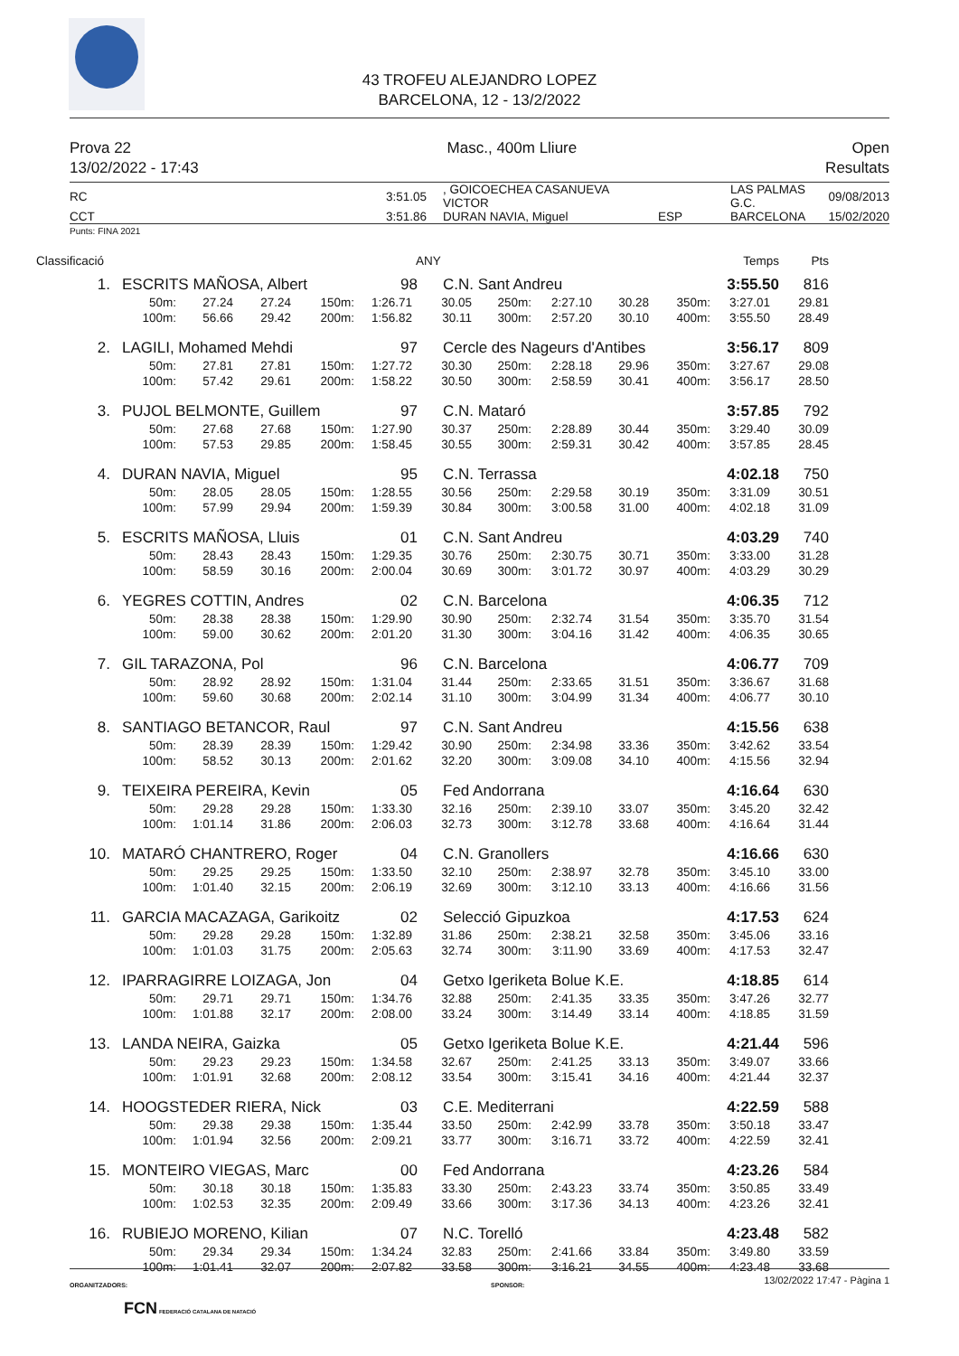43 TROFEU ALEJANDRO LOPEZ
BARCELONA, 12 - 13/2/2022
Prova 22
13/02/2022 - 17:43
Masc., 400m Lliure Open
Resultats
| RC | 3:51.05 | , GOICOECHEA CASANUEVA VICTOR | | LAS PALMAS G.C. | 09/08/2013 |
| CCT | 3:51.86 | DURAN NAVIA, Miguel | ESP | BARCELONA | 15/02/2020 |
Punts: FINA 2021
Classificació ANY Temps Pts
| 1. | ESCRITS MAÑOSA, Albert | 98 | C.N. Sant Andreu | 3:55.50 | 816 |
| | 50m: | 27.24 | 27.24 | 150m: | 1:26.71 | 30.05 | 250m: | 2:27.10 | 30.28 | 350m: | 3:27.01 | 29.81 |
| | 100m: | 56.66 | 29.42 | 200m: | 1:56.82 | 30.11 | 300m: | 2:57.20 | 30.10 | 400m: | 3:55.50 | 28.49 |
| 2. | LAGILI, Mohamed Mehdi | 97 | Cercle des Nageurs d'Antibes | 3:56.17 | 809 |
| | 50m: | 27.81 | 27.81 | 150m: | 1:27.72 | 30.30 | 250m: | 2:28.18 | 29.96 | 350m: | 3:27.67 | 29.08 |
| | 100m: | 57.42 | 29.61 | 200m: | 1:58.22 | 30.50 | 300m: | 2:58.59 | 30.41 | 400m: | 3:56.17 | 28.50 |
| 3. | PUJOL BELMONTE, Guillem | 97 | C.N. Mataró | 3:57.85 | 792 |
| | 50m: | 27.68 | 27.68 | 150m: | 1:27.90 | 30.37 | 250m: | 2:28.89 | 30.44 | 350m: | 3:29.40 | 30.09 |
| | 100m: | 57.53 | 29.85 | 200m: | 1:58.45 | 30.55 | 300m: | 2:59.31 | 30.42 | 400m: | 3:57.85 | 28.45 |
| 4. | DURAN NAVIA, Miguel | 95 | C.N. Terrassa | 4:02.18 | 750 |
| | 50m: | 28.05 | 28.05 | 150m: | 1:28.55 | 30.56 | 250m: | 2:29.58 | 30.19 | 350m: | 3:31.09 | 30.51 |
| | 100m: | 57.99 | 29.94 | 200m: | 1:59.39 | 30.84 | 300m: | 3:00.58 | 31.00 | 400m: | 4:02.18 | 31.09 |
| 5. | ESCRITS MAÑOSA, Lluis | 01 | C.N. Sant Andreu | 4:03.29 | 740 |
| | 50m: | 28.43 | 28.43 | 150m: | 1:29.35 | 30.76 | 250m: | 2:30.75 | 30.71 | 350m: | 3:33.00 | 31.28 |
| | 100m: | 58.59 | 30.16 | 200m: | 2:00.04 | 30.69 | 300m: | 3:01.72 | 30.97 | 400m: | 4:03.29 | 30.29 |
| 6. | YEGRES COTTIN, Andres | 02 | C.N. Barcelona | 4:06.35 | 712 |
| | 50m: | 28.38 | 28.38 | 150m: | 1:29.90 | 30.90 | 250m: | 2:32.74 | 31.54 | 350m: | 3:35.70 | 31.54 |
| | 100m: | 59.00 | 30.62 | 200m: | 2:01.20 | 31.30 | 300m: | 3:04.16 | 31.42 | 400m: | 4:06.35 | 30.65 |
| 7. | GIL TARAZONA, Pol | 96 | C.N. Barcelona | 4:06.77 | 709 |
| | 50m: | 28.92 | 28.92 | 150m: | 1:31.04 | 31.44 | 250m: | 2:33.65 | 31.51 | 350m: | 3:36.67 | 31.68 |
| | 100m: | 59.60 | 30.68 | 200m: | 2:02.14 | 31.10 | 300m: | 3:04.99 | 31.34 | 400m: | 4:06.77 | 30.10 |
| 8. | SANTIAGO BETANCOR, Raul | 97 | C.N. Sant Andreu | 4:15.56 | 638 |
| | 50m: | 28.39 | 28.39 | 150m: | 1:29.42 | 30.90 | 250m: | 2:34.98 | 33.36 | 350m: | 3:42.62 | 33.54 |
| | 100m: | 58.52 | 30.13 | 200m: | 2:01.62 | 32.20 | 300m: | 3:09.08 | 34.10 | 400m: | 4:15.56 | 32.94 |
| 9. | TEIXEIRA PEREIRA, Kevin | 05 | Fed Andorrana | 4:16.64 | 630 |
| | 50m: | 29.28 | 29.28 | 150m: | 1:33.30 | 32.16 | 250m: | 2:39.10 | 33.07 | 350m: | 3:45.20 | 32.42 |
| | 100m: | 1:01.14 | 31.86 | 200m: | 2:06.03 | 32.73 | 300m: | 3:12.78 | 33.68 | 400m: | 4:16.64 | 31.44 |
| 10. | MATARÓ CHANTRERO, Roger | 04 | C.N. Granollers | 4:16.66 | 630 |
| | 50m: | 29.25 | 29.25 | 150m: | 1:33.50 | 32.10 | 250m: | 2:38.97 | 32.78 | 350m: | 3:45.10 | 33.00 |
| | 100m: | 1:01.40 | 32.15 | 200m: | 2:06.19 | 32.69 | 300m: | 3:12.10 | 33.13 | 400m: | 4:16.66 | 31.56 |
| 11. | GARCIA MACAZAGA, Garikoitz | 02 | Selecció Gipuzkoa | 4:17.53 | 624 |
| | 50m: | 29.28 | 29.28 | 150m: | 1:32.89 | 31.86 | 250m: | 2:38.21 | 32.58 | 350m: | 3:45.06 | 33.16 |
| | 100m: | 1:01.03 | 31.75 | 200m: | 2:05.63 | 32.74 | 300m: | 3:11.90 | 33.69 | 400m: | 4:17.53 | 32.47 |
| 12. | IPARRAGIRRE LOIZAGA, Jon | 04 | Getxo Igeriketa Bolue K.E. | 4:18.85 | 614 |
| | 50m: | 29.71 | 29.71 | 150m: | 1:34.76 | 32.88 | 250m: | 2:41.35 | 33.35 | 350m: | 3:47.26 | 32.77 |
| | 100m: | 1:01.88 | 32.17 | 200m: | 2:08.00 | 33.24 | 300m: | 3:14.49 | 33.14 | 400m: | 4:18.85 | 31.59 |
| 13. | LANDA NEIRA, Gaizka | 05 | Getxo Igeriketa Bolue K.E. | 4:21.44 | 596 |
| | 50m: | 29.23 | 29.23 | 150m: | 1:34.58 | 32.67 | 250m: | 2:41.25 | 33.13 | 350m: | 3:49.07 | 33.66 |
| | 100m: | 1:01.91 | 32.68 | 200m: | 2:08.12 | 33.54 | 300m: | 3:15.41 | 34.16 | 400m: | 4:21.44 | 32.37 |
| 14. | HOOGSTEDER RIERA, Nick | 03 | C.E. Mediterrani | 4:22.59 | 588 |
| | 50m: | 29.38 | 29.38 | 150m: | 1:35.44 | 33.50 | 250m: | 2:42.99 | 33.78 | 350m: | 3:50.18 | 33.47 |
| | 100m: | 1:01.94 | 32.56 | 200m: | 2:09.21 | 33.77 | 300m: | 3:16.71 | 33.72 | 400m: | 4:22.59 | 32.41 |
| 15. | MONTEIRO VIEGAS, Marc | 00 | Fed Andorrana | 4:23.26 | 584 |
| | 50m: | 30.18 | 30.18 | 150m: | 1:35.83 | 33.30 | 250m: | 2:43.23 | 33.74 | 350m: | 3:50.85 | 33.49 |
| | 100m: | 1:02.53 | 32.35 | 200m: | 2:09.49 | 33.66 | 300m: | 3:17.36 | 34.13 | 400m: | 4:23.26 | 32.41 |
| 16. | RUBIEJO MORENO, Kilian | 07 | N.C. Torelló | 4:23.48 | 582 |
| | 50m: | 29.34 | 29.34 | 150m: | 1:34.24 | 32.83 | 250m: | 2:41.66 | 33.84 | 350m: | 3:49.80 | 33.59 |
| | 100m: | 1:01.41 | 32.07 | 200m: | 2:07.82 | 33.58 | 300m: | 3:16.21 | 34.55 | 400m: | 4:23.48 | 33.68 |
13/02/2022 17:47 - Pàgina 1
ORGANITZADORS: SPONSOR:
FCN FEDERACIÓ CATALANA DE NATACIÓ